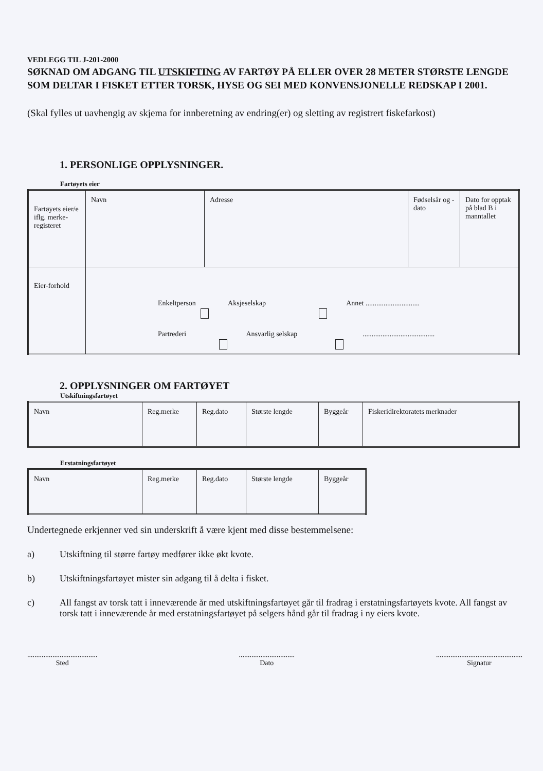VEDLEGG TIL J-201-2000
SØKNAD OM ADGANG TIL UTSKIFTING AV FARTØY PÅ ELLER OVER 28 METER STØRSTE LENGDE SOM DELTAR I FISKET ETTER TORSK, HYSE OG SEI MED KONVENSJONELLE REDSKAP I 2001.
(Skal fylles ut uavhengig av skjema for innberetning av endring(er) og sletting av registrert fiskefarkost)
1. PERSONLIGE OPPLYSNINGER.
Fartøyets eier
| Fartøyets eier/e iflg. merke-registeret | Navn | Adresse | Fødselsår og -dato | Dato for opptak på blad B i manntallet |
| Eier-forhold | Enkeltperson Aksjeselskap Annet .............................. Partrederi Ansvarlig selskap ........................................ | | | |
2. OPPLYSNINGER OM FARTØYET
Utskiftningsfartøyet
| Navn | Reg.merke | Reg.dato | Største lengde | Byggeår | Fiskeridirektoratets merknader |
Erstatningsfartøyet
| Navn | Reg.merke | Reg.dato | Største lengde | Byggeår |
Undertegnede erkjenner ved sin underskrift å være kjent med disse bestemmelsene:
a) Utskiftning til større fartøy medfører ikke økt kvote.
b) Utskiftningsfartøyet mister sin adgang til å delta i fisket.
c) All fangst av torsk tatt i inneværende år med utskiftningsfartøyet går til fradrag i erstatningsfartøyets kvote. All fangst av torsk tatt i inneværende år med erstatningsfartøyet på selgers hånd går til fradrag i ny eiers kvote.
.......................................
Sted
...............................
Dato
................................................
Signatur